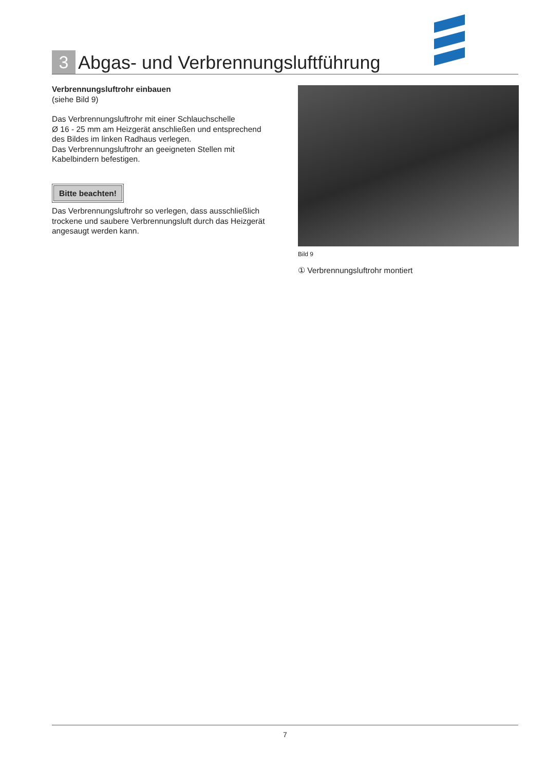3
Abgas- und Verbrennungsluftführung
Verbrennungsluftrohr einbauen
(siehe Bild 9)
Das Verbrennungsluftrohr mit einer Schlauchschelle
Ø 16 - 25 mm am Heizgerät anschließen und entsprechend des Bildes im linken Radhaus verlegen.
Das Verbrennungsluftrohr an geeigneten Stellen mit Kabelbindern befestigen.
Bitte beachten!
Das Verbrennungsluftrohr so verlegen, dass ausschließlich trockene und saubere Verbrennungsluft durch das Heizgerät angesaugt werden kann.
Bild 9
① Verbrennungsluftrohr montiert
7